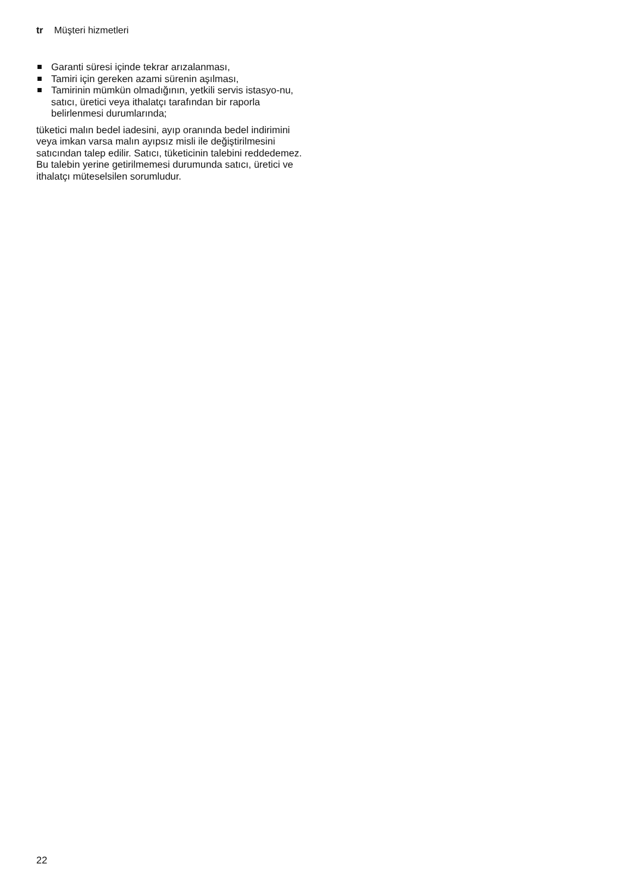tr Müşteri hizmetleri
Garanti süresi içinde tekrar arızalanması,
Tamiri için gereken azami sürenin aşılması,
Tamirinin mümkün olmadığının, yetkili servis istasyo-nu, satıcı, üretici veya ithalatçı tarafından bir raporla belirlenmesi durumlarında;
tüketici malın bedel iadesini, ayıp oranında bedel indirimini veya imkan varsa malın ayıpsız misli ile değiştirilmesini satıcından talep edilir. Satıcı, tüketicinin talebini reddedemez. Bu talebin yerine getirilmemesi durumunda satıcı, üretici ve ithalatçı müteselsilen sorumludur.
22